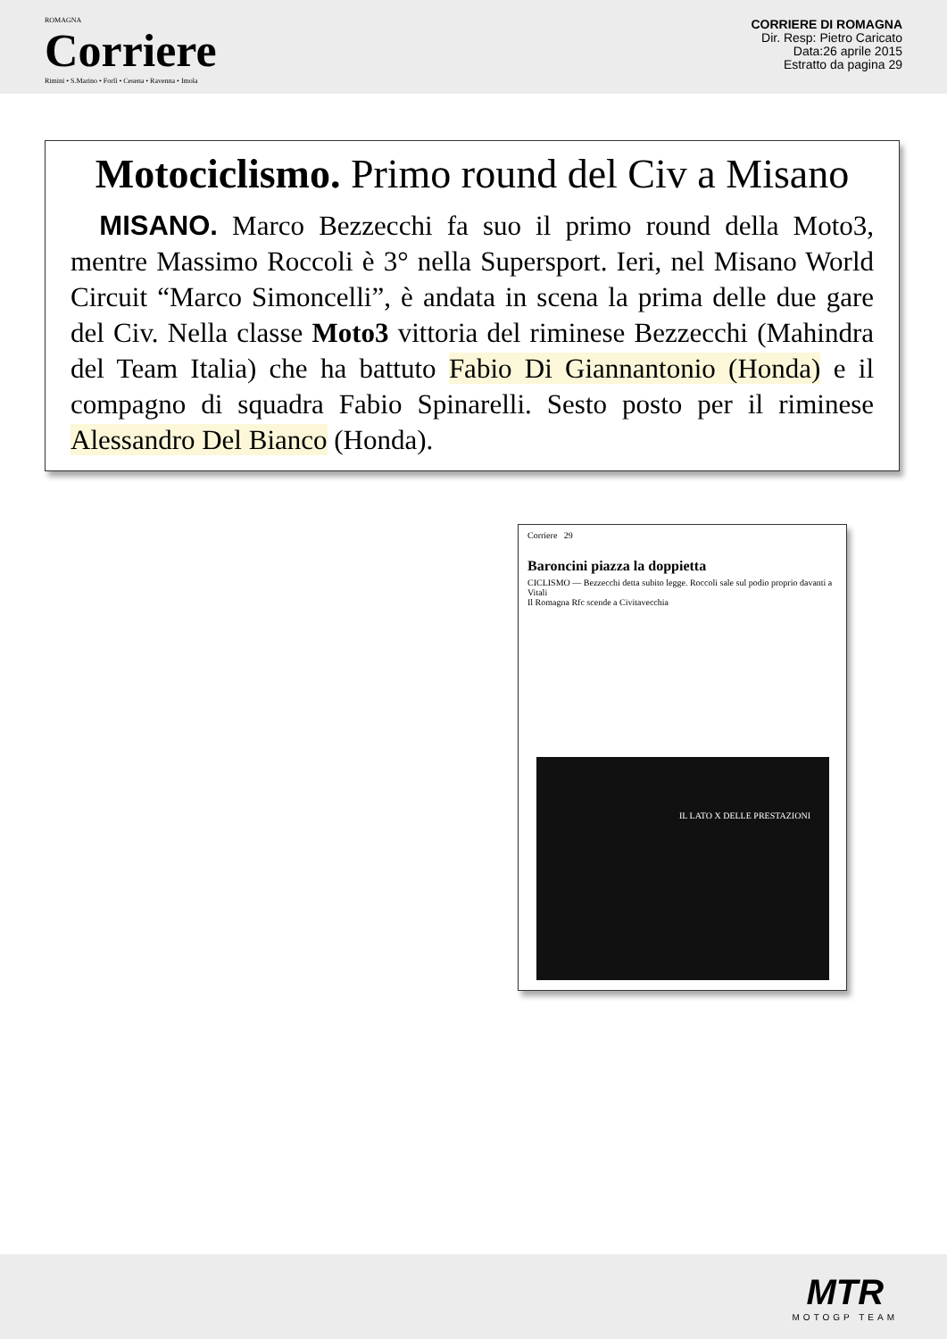ROMAGNA
Corriere
Rimini • S.Marino • Forlì • Cesena • Ravenna • Imola
CORRIERE DI ROMAGNA
Dir. Resp: Pietro Caricato
Data:26 aprile 2015
Estratto da pagina 29
Motociclismo. Primo round del Civ a Misano
MISANO. Marco Bezzecchi fa suo il primo round della Moto3, mentre Massimo Roccoli è 3° nella Supersport. Ieri, nel Misano World Circuit “Marco Simoncelli”, è andata in scena la prima delle due gare del Civ. Nella classe Moto3 vittoria del riminese Bezzecchi (Mahindra del Team Italia) che ha battuto Fabio Di Giannantonio (Honda) e il compagno di squadra Fabio Spinarelli. Sesto posto per il riminese Alessandro Del Bianco (Honda).
Corriere 29
Baroncini piazza la doppietta
CICLISMO — Bezzecchi detta subito legge. Roccoli sale sul podio proprio davanti a Vitali
Il Romagna Rfc scende a Civitavecchia
IL LATO X DELLE PRESTAZIONI
MTR
MOTOGP TEAM